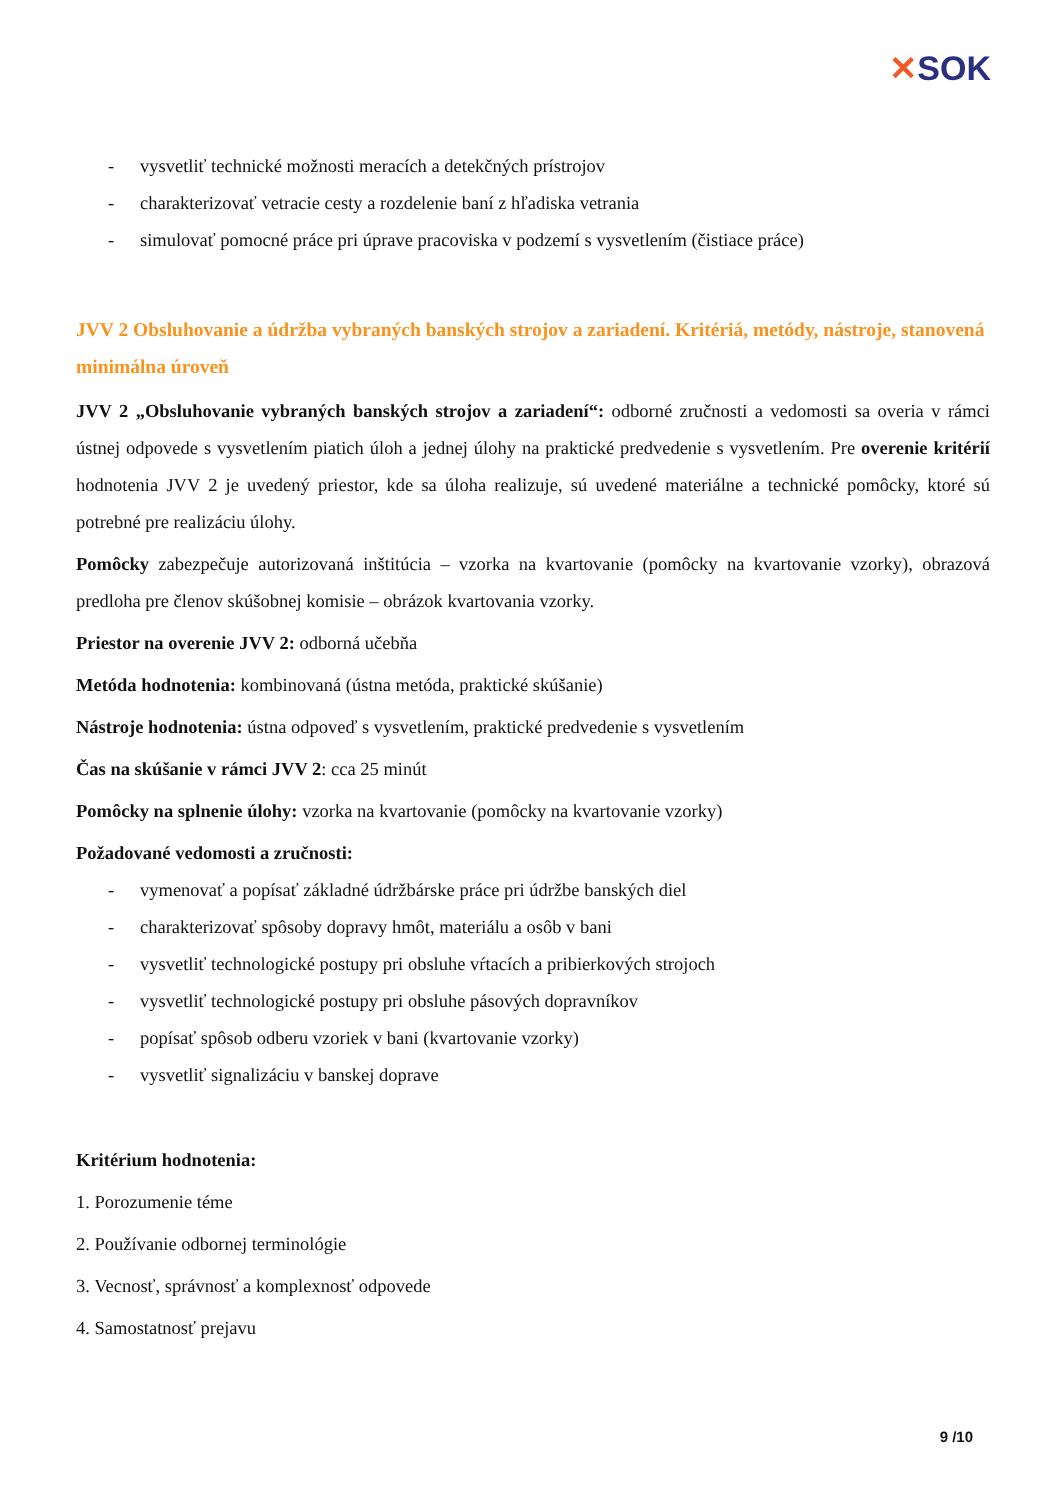✕SOK
- vysvetliť technické možnosti meracích a detekčných prístrojov
- charakterizovať vetracie cesty a rozdelenie baní z hľadiska vetrania
- simulovať pomocné práce pri úprave pracoviska v podzemí s vysvetlením (čistiace práce)
JVV 2 Obsluhovanie a údržba vybraných banských strojov a zariadení. Kritériá, metódy, nástroje, stanovená minimálna úroveň
JVV 2 „Obsluhovanie vybraných banských strojov a zariadení“: odborné zručnosti a vedomosti sa overia v rámci ústnej odpovede s vysvetlením piatich úloh a jednej úlohy na praktické predvedenie s vysvetlením. Pre overenie kritérií hodnotenia JVV 2 je uvedený priestor, kde sa úloha realizuje, sú uvedené materiálne a technické pomôcky, ktoré sú potrebné pre realizáciu úlohy.
Pomôcky zabezpečuje autorizovaná inštitúcia – vzorka na kvartovanie (pomôcky na kvartovanie vzorky), obrazová predloha pre členov skúšobnej komisie – obrázok kvartovania vzorky.
Priestor na overenie JVV 2: odborná učebňa
Metóda hodnotenia: kombinovaná (ústna metóda, praktické skúšanie)
Nástroje hodnotenia: ústna odpoveď s vysvetlením, praktické predvedenie s vysvetlením
Čas na skúšanie v rámci JVV 2: cca 25 minút
Pomôcky na splnenie úlohy: vzorka na kvartovanie (pomôcky na kvartovanie vzorky)
Požadované vedomosti a zručnosti:
- vymenovať a popísať základné údržbárske práce pri údržbe banských diel
- charakterizovať spôsoby dopravy hmôt, materiálu a osôb v bani
- vysvetliť technologické postupy pri obsluhe vŕtacích a pribierkových strojoch
- vysvetliť technologické postupy pri obsluhe pásových dopravníkov
- popísať spôsob odberu vzoriek v bani (kvartovanie vzorky)
- vysvetliť signalizáciu v banskej doprave
Kritérium hodnotenia:
1. Porozumenie téme
2. Používanie odbornej terminológie
3. Vecnosť, správnosť a komplexnosť odpovede
4. Samostatnosť prejavu
9 /10